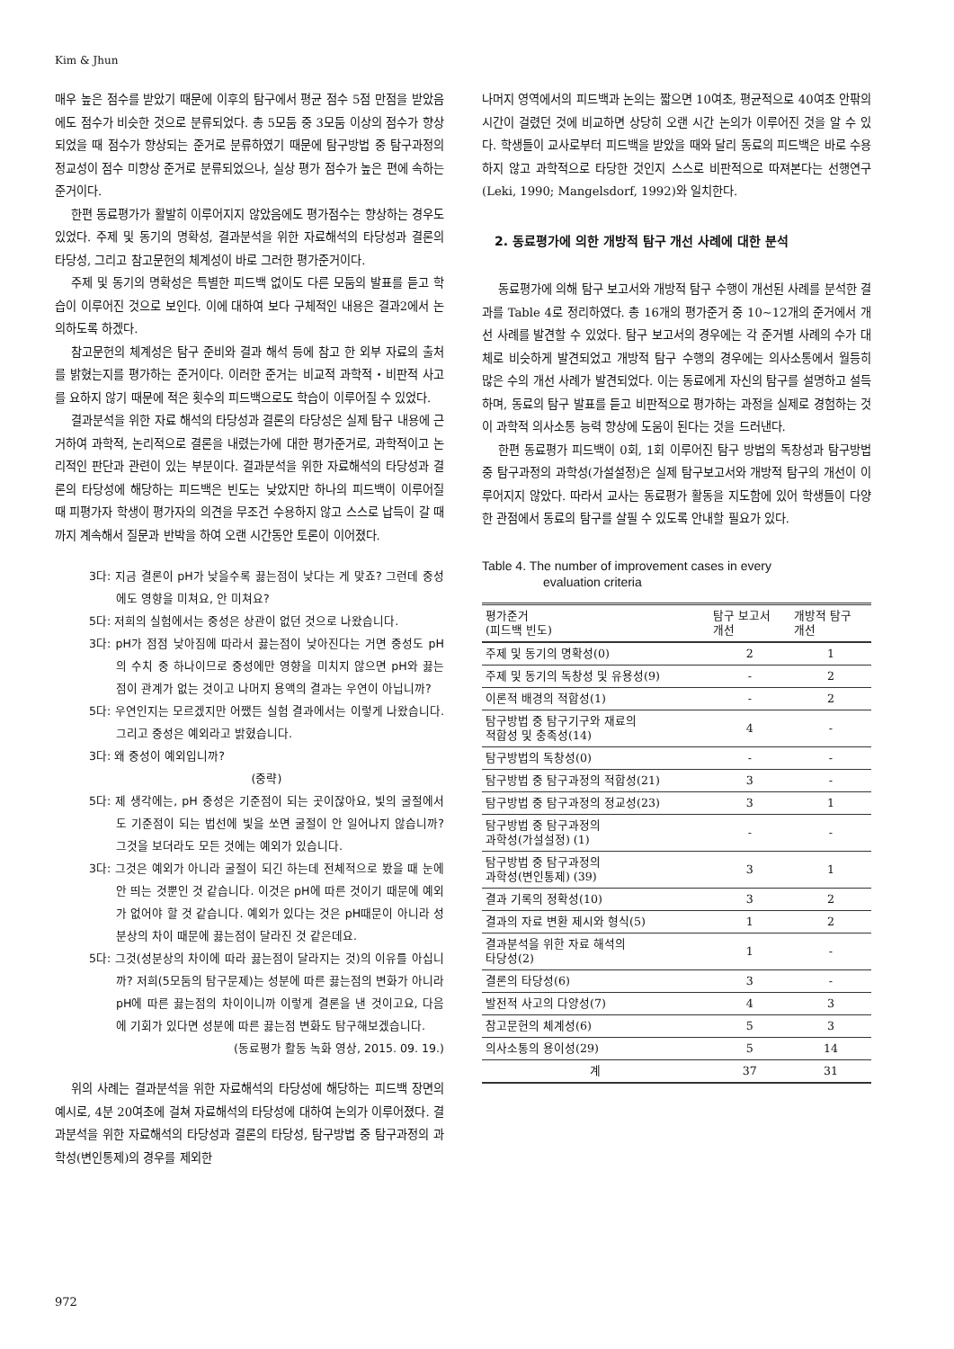Kim & Jhun
매우 높은 점수를 받았기 때문에 이후의 탐구에서 평균 점수 5점 만점을 받았음에도 점수가 비슷한 것으로 분류되었다. 총 5모둠 중 3모둠 이상의 점수가 향상되었을 때 점수가 향상되는 준거로 분류하였기 때문에 탐구방법 중 탐구과정의 정교성이 점수 미향상 준거로 분류되었으나, 실상 평가 점수가 높은 편에 속하는 준거이다.
한편 동료평가가 활발히 이루어지지 않았음에도 평가점수는 향상하는 경우도 있었다. 주제 및 동기의 명확성, 결과분석을 위한 자료해석의 타당성과 결론의 타당성, 그리고 참고문헌의 체계성이 바로 그러한 평가준거이다.
주제 및 동기의 명확성은 특별한 피드백 없이도 다른 모둠의 발표를 듣고 학습이 이루어진 것으로 보인다. 이에 대하여 보다 구체적인 내용은 결과2에서 논의하도록 하겠다.
참고문헌의 체계성은 탐구 준비와 결과 해석 등에 참고 한 외부 자료의 출처를 밝혔는지를 평가하는 준거이다. 이러한 준거는 비교적 과학적・비판적 사고를 요하지 않기 때문에 적은 횟수의 피드백으로도 학습이 이루어질 수 있었다.
결과분석을 위한 자료 해석의 타당성과 결론의 타당성은 실제 탐구 내용에 근거하여 과학적, 논리적으로 결론을 내렸는가에 대한 평가준거로, 과학적이고 논리적인 판단과 관련이 있는 부분이다. 결과분석을 위한 자료해석의 타당성과 결론의 타당성에 해당하는 피드백은 빈도는 낮았지만 하나의 피드백이 이루어질 때 피평가자 학생이 평가자의 의견을 무조건 수용하지 않고 스스로 납득이 갈 때까지 계속해서 질문과 반박을 하여 오랜 시간동안 토론이 이어졌다.
3다: 지금 결론이 pH가 낮을수록 끓는점이 낮다는 게 맞죠? 그런데 중성에도 영향을 미쳐요, 안 미쳐요?
5다: 저희의 실험에서는 중성은 상관이 없던 것으로 나왔습니다.
3다: pH가 점점 낮아짐에 따라서 끓는점이 낮아진다는 거면 중성도 pH의 수치 중 하나이므로 중성에만 영향을 미치지 않으면 pH와 끓는점이 관계가 없는 것이고 나머지 용액의 결과는 우연이 아닙니까?
5다: 우연인지는 모르겠지만 어쨌든 실험 결과에서는 이렇게 나왔습니다. 그리고 중성은 예외라고 밝혔습니다.
3다: 왜 중성이 예외입니까?
(중략)
5다: 제 생각에는, pH 중성은 기준점이 되는 곳이잖아요, 빛의 굴절에서도 기준점이 되는 법선에 빛을 쏘면 굴절이 안 일어나지 않습니까? 그것을 보더라도 모든 것에는 예외가 있습니다.
3다: 그것은 예외가 아니라 굴절이 되긴 하는데 전체적으로 봤을 때 눈에 안 띄는 것뿐인 것 같습니다. 이것은 pH에 따른 것이기 때문에 예외가 없어야 할 것 같습니다. 예외가 있다는 것은 pH때문이 아니라 성분상의 차이 때문에 끓는점이 달라진 것 같은데요.
5다: 그것(성분상의 차이에 따라 끓는점이 달라지는 것)의 이유를 아십니까? 저희(5모둠의 탐구문제)는 성분에 따른 끓는점의 변화가 아니라 pH에 따른 끓는점의 차이이니까 이렇게 결론을 낸 것이고요, 다음에 기회가 있다면 성분에 따른 끓는점 변화도 탐구해보겠습니다.
(동료평가 활동 녹화 영상, 2015. 09. 19.)
위의 사례는 결과분석을 위한 자료해석의 타당성에 해당하는 피드백 장면의 예시로, 4분 20여초에 걸쳐 자료해석의 타당성에 대하여 논의가 이루어졌다. 결과분석을 위한 자료해석의 타당성과 결론의 타당성, 탐구방법 중 탐구과정의 과학성(변인통제)의 경우를 제외한
나머지 영역에서의 피드백과 논의는 짧으면 10여초, 평균적으로 40여초 안팎의 시간이 걸렸던 것에 비교하면 상당히 오랜 시간 논의가 이루어진 것을 알 수 있다. 학생들이 교사로부터 피드백을 받았을 때와 달리 동료의 피드백은 바로 수용하지 않고 과학적으로 타당한 것인지 스스로 비판적으로 따져본다는 선행연구(Leki, 1990; Mangelsdorf, 1992)와 일치한다.
2. 동료평가에 의한 개방적 탐구 개선 사례에 대한 분석
동료평가에 의해 탐구 보고서와 개방적 탐구 수행이 개선된 사례를 분석한 결과를 Table 4로 정리하였다. 총 16개의 평가준거 중 10~12개의 준거에서 개선 사례를 발견할 수 있었다. 탐구 보고서의 경우에는 각 준거별 사례의 수가 대체로 비슷하게 발견되었고 개방적 탐구 수행의 경우에는 의사소통에서 월등히 많은 수의 개선 사례가 발견되었다. 이는 동료에게 자신의 탐구를 설명하고 설득하며, 동료의 탐구 발표를 듣고 비판적으로 평가하는 과정을 실제로 경험하는 것이 과학적 의사소통 능력 향상에 도움이 된다는 것을 드러낸다.
한편 동료평가 피드백이 0회, 1회 이루어진 탐구 방법의 독창성과 탐구방법 중 탐구과정의 과학성(가설설정)은 실제 탐구보고서와 개방적 탐구의 개선이 이루어지지 않았다. 따라서 교사는 동료평가 활동을 지도함에 있어 학생들이 다양한 관점에서 동료의 탐구를 살필 수 있도록 안내할 필요가 있다.
Table 4. The number of improvement cases in every
evaluation criteria
| 평가준거 (피드백 빈도) | 탐구 보고서 개선 | 개방적 탐구 개선 |
| --- | --- | --- |
| 주제 및 동기의 명확성(0) | 2 | 1 |
| 주제 및 동기의 독창성 및 유용성(9) | - | 2 |
| 이론적 배경의 적합성(1) | - | 2 |
| 탐구방법 중 탐구기구와 재료의 적합성 및 충족성(14) | 4 | - |
| 탐구방법의 독창성(0) | - | - |
| 탐구방법 중 탐구과정의 적합성(21) | 3 | - |
| 탐구방법 중 탐구과정의 정교성(23) | 3 | 1 |
| 탐구방법 중 탐구과정의 과학성(가설설정) (1) | - | - |
| 탐구방법 중 탐구과정의 과학성(변인통제) (39) | 3 | 1 |
| 결과 기록의 정확성(10) | 3 | 2 |
| 결과의 자료 변환 제시와 형식(5) | 1 | 2 |
| 결과분석을 위한 자료 해석의 타당성(2) | 1 | - |
| 결론의 타당성(6) | 3 | - |
| 발전적 사고의 다양성(7) | 4 | 3 |
| 참고문헌의 체계성(6) | 5 | 3 |
| 의사소통의 용이성(29) | 5 | 14 |
| 계 | 37 | 31 |
972